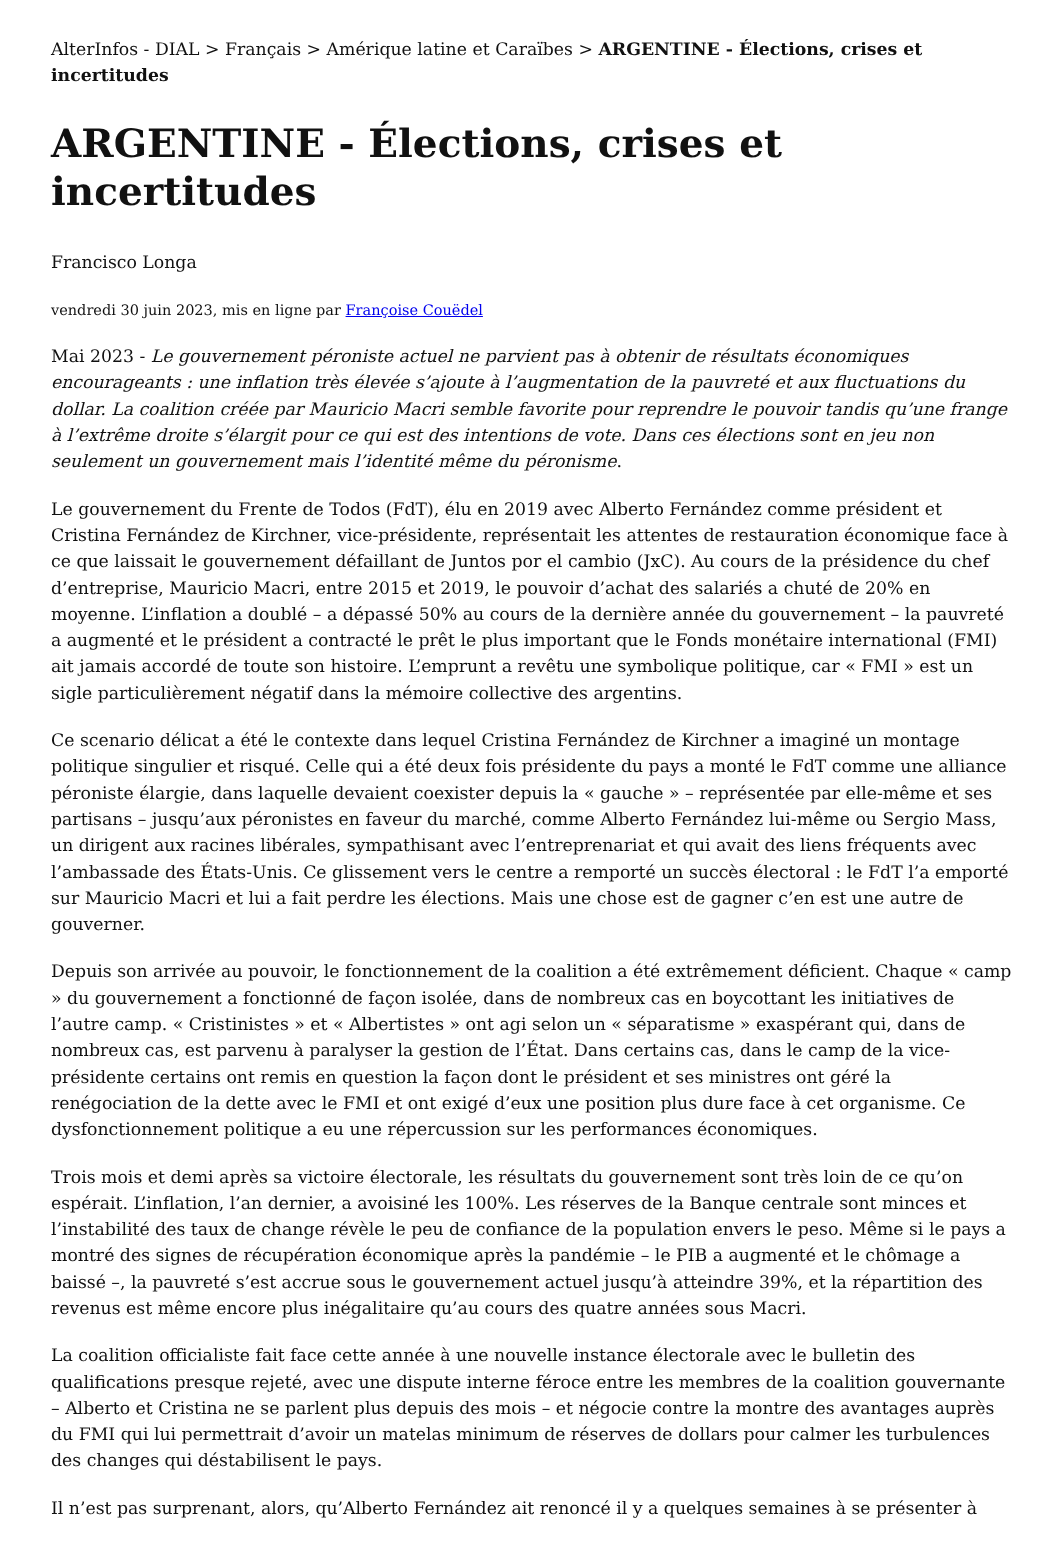AlterInfos - DIAL > Français > Amérique latine et Caraïbes > ARGENTINE - Élections, crises et incertitudes
ARGENTINE - Élections, crises et incertitudes
Francisco Longa
vendredi 30 juin 2023, mis en ligne par Françoise Couëdel
Mai 2023 - Le gouvernement péroniste actuel ne parvient pas à obtenir de résultats économiques encourageants : une inflation très élevée s’ajoute à l’augmentation de la pauvreté et aux fluctuations du dollar. La coalition créée par Mauricio Macri semble favorite pour reprendre le pouvoir tandis qu’une frange à l’extrême droite s’élargit pour ce qui est des intentions de vote. Dans ces élections sont en jeu non seulement un gouvernement mais l’identité même du péronisme.
Le gouvernement du Frente de Todos (FdT), élu en 2019 avec Alberto Fernández comme président et Cristina Fernández de Kirchner, vice-présidente, représentait les attentes de restauration économique face à ce que laissait le gouvernement défaillant de Juntos por el cambio (JxC). Au cours de la présidence du chef d’entreprise, Mauricio Macri, entre 2015 et 2019, le pouvoir d’achat des salariés a chuté de 20% en moyenne. L’inflation a doublé – a dépassé 50% au cours de la dernière année du gouvernement – la pauvreté a augmenté et le président a contracté le prêt le plus important que le Fonds monétaire international (FMI) ait jamais accordé de toute son histoire. L’emprunt a revêtu une symbolique politique, car « FMI » est un sigle particulièrement négatif dans la mémoire collective des argentins.
Ce scenario délicat a été le contexte dans lequel Cristina Fernández de Kirchner a imaginé un montage politique singulier et risqué. Celle qui a été deux fois présidente du pays a monté le FdT comme une alliance péroniste élargie, dans laquelle devaient coexister depuis la « gauche » – représentée par elle-même et ses partisans – jusqu’aux péronistes en faveur du marché, comme Alberto Fernández lui-même ou Sergio Mass, un dirigent aux racines libérales, sympathisant avec l’entreprenariat et qui avait des liens fréquents avec l’ambassade des États-Unis. Ce glissement vers le centre a remporté un succès électoral : le FdT l’a emporté sur Mauricio Macri et lui a fait perdre les élections. Mais une chose est de gagner c’en est une autre de gouverner.
Depuis son arrivée au pouvoir, le fonctionnement de la coalition a été extrêmement déficient. Chaque « camp » du gouvernement a fonctionné de façon isolée, dans de nombreux cas en boycottant les initiatives de l’autre camp. « Cristinistes » et « Albertistes » ont agi selon un « séparatisme » exaspérant qui, dans de nombreux cas, est parvenu à paralyser la gestion de l’État. Dans certains cas, dans le camp de la vice-présidente certains ont remis en question la façon dont le président et ses ministres ont géré la renégociation de la dette avec le FMI et ont exigé d’eux une position plus dure face à cet organisme. Ce dysfonctionnement politique a eu une répercussion sur les performances économiques.
Trois mois et demi après sa victoire électorale, les résultats du gouvernement sont très loin de ce qu’on espérait. L’inflation, l’an dernier, a avoisiné les 100%. Les réserves de la Banque centrale sont minces et l’instabilité des taux de change révèle le peu de confiance de la population envers le peso. Même si le pays a montré des signes de récupération économique après la pandémie – le PIB a augmenté et le chômage a baissé –, la pauvreté s’est accrue sous le gouvernement actuel jusqu’à atteindre 39%, et la répartition des revenus est même encore plus inégalitaire qu’au cours des quatre années sous Macri.
La coalition officialiste fait face cette année à une nouvelle instance électorale avec le bulletin des qualifications presque rejeté, avec une dispute interne féroce entre les membres de la coalition gouvernante – Alberto et Cristina ne se parlent plus depuis des mois – et négocie contre la montre des avantages auprès du FMI qui lui permettrait d’avoir un matelas minimum de réserves de dollars pour calmer les turbulences des changes qui déstabilisent le pays.
Il n’est pas surprenant, alors, qu’Alberto Fernández ait renoncé il y a quelques semaines à se présenter à